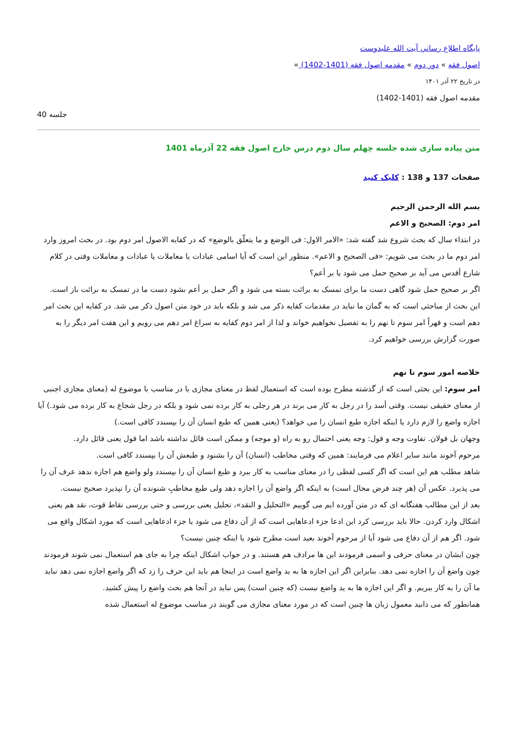پايگاه اطلاع رساني آيت الله عليدوست
اصول فقه » دور دوم » مقدمه اصول فقه (1401-1402) »
در تاریخ ۲۲ آذر ۱۴۰۱
مقدمه اصول فقه (1401-1402)
جلسه 40
متن پیاده سازی شده جلسه چهلم سال دوم درس خارج اصول فقه 22 آذرماه 1401
صفحات 137 و 138 : کلیک کنید
بسم الله الرحمن الرحیم
امر دوم: الصحیح و الاعم
در ابتداء سال که بحث شروع شد گفته شد: «الامر الاول: فی الوضع و ما یتعلّق بالوضع» که در کفایه الاصول امر دوم بود. در بحث امروز وارد امر دوم ما در بحث می شویم: «فی الصحیح و الاعم». منظور این است که آیا اسامی عبادات یا معاملات یا عبادات و معاملات وقتی در کلام شارع أقدس می آید بر صحیح حمل می شود یا بر أعم؟
اگر بر صحیح حمل شود گاهی دست ما برای تمسک به برائت بسته می شود و اگر حمل بر أعم بشود دست ما در تمسک به برائت باز است.
این بحث از مباحثی است که به گمان ما نباید در مقدمات کفایه ذکر می شد و بلکه باید در خود متن اصول ذکر می شد. در کفایه این بحث امر دهم است و قهراً امر سوم تا نهم را به تفصیل نخواهیم خواند و لذا از امر دوم کفایه به سراغ امر دهم می رویم و این هفت امر دیگر را به صورت گزارش بررسی خواهیم کرد.
خلاصه امور سوم تا نهم
امر سوم: این بحثی است که از گذشته مطرح بوده است که استعمال لفظ در معنای مجازی یا در مناسب با موضوع له (معنای مجازی اجنبی از معنای حقیقی نیست. وقتی أسد را در رجل به کار می برند در هر رجلی به کار برده نمی شود و بلکه در رجل شجاع به کار برده می شود.) آیا اجازه واضع را لازم دارد یا اینکه اجازه طبع انسان را می خواهد؟ (یعنی همین که طبع انسان آن را بپسندد کافی است.)
وجهان بل قولان. تفاوت وجه و قول: وجه یعنی احتمال رو به راه (و موجه) و ممکن است قائل نداشته باشد اما قول یعنی قائل دارد.
مرحوم آخوند مانند سایر اعلام می فرمایند: همین که وقتی مخاطب (انسان) آن را بشنود و طبعش آن را بپسندد کافی است.
شاهد مطلب هم این است که اگر کسی لفظی را در معنای مناسب به کار ببرد و طبع انسان آن را بپسندد ولو واضع هم اجازه ندهد عرف آن را می پذیرد. عکس آن (هر چند فرض محال است) به اینکه اگر واضع آن را اجازه دهد ولی طبع مخاطبِ شنونده آن را نپذیرد صحیح نیست.
بعد از این مطالب هفتگانه ای که در متن آورده ایم می گوییم «التحلیل و النقد»، تحلیل یعنی بررسی و حتی بررسی نقاط قوت، نقد هم یعنی اشکال وارد کردن. حالا باید بررسی کرد این ادعا جزء ادعاهایی است که از آن دفاع می شود یا جزء ادعاهایی است که مورد اشکال واقع می شود. اگر هم از آن دفاع می شود آیا از مرحوم آخوند بعید است مطرح شود یا اینکه چنین نیست؟
چون ایشان در معنای حرفی و اسمی فرمودند این ها مرادف هم هستند. و در جواب اشکال اینکه چرا به جای هم استعمال نمی شوند فرمودند چون واضع آن را اجازه نمی دهد. بنابراین اگر این اجازه ها به ید واضع است در اینجا هم باید این حرف را زد که اگر واضع اجازه نمی دهد نباید ما آن را به کار ببریم. و اگر این اجازه ها به ید واضع نیست (که چنین است) پس نباید در آنجا هم بحث واضع را پیش کشید.
همانطور که می دانید معمول زبان ها چنین است که در مورد معنای مجازی می گویند در مناسب موضوع له استعمال شده